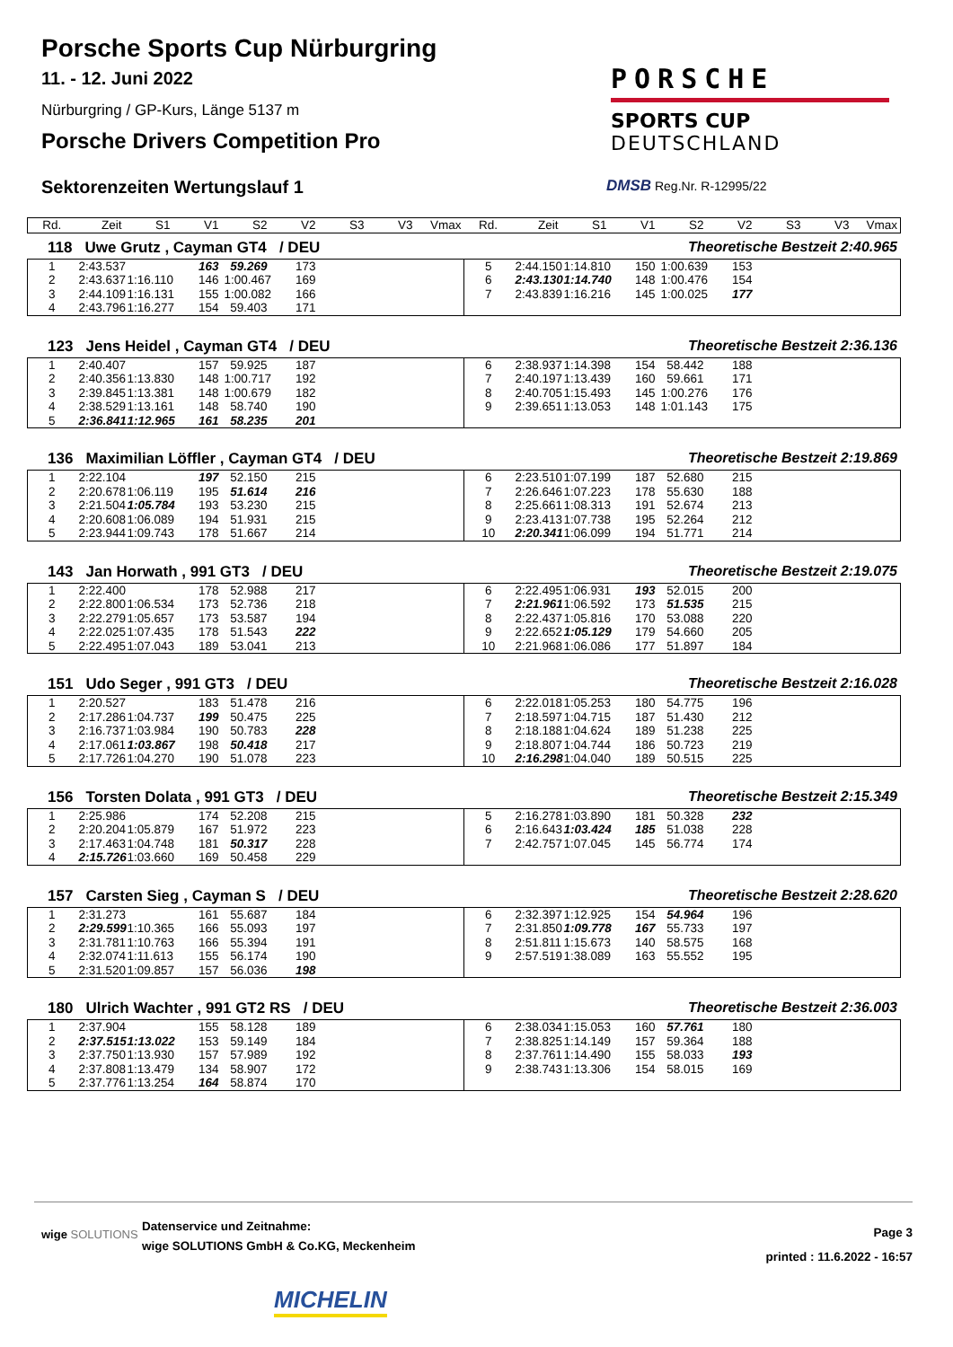Porsche Sports Cup Nürburgring
11. - 12. Juni 2022
Nürburgring / GP-Kurs, Länge 5137 m
Porsche Drivers Competition Pro
Sektorenzeiten Wertungslauf 1
PORSCHE
SPORTS CUP
DEUTSCHLAND
DMSB Reg.Nr. R-12995/22
| Rd. | Zeit | S1 | V1 | S2 | V2 | S3 | V3 | Vmax | Rd. | Zeit | S1 | V1 | S2 | V2 | S3 | V3 | Vmax |
| --- | --- | --- | --- | --- | --- | --- | --- | --- | --- | --- | --- | --- | --- | --- | --- | --- | --- |
118 Uwe Grutz , Cayman GT4 / DEU Theoretische Bestzeit 2:40.965
| 1 | 2:43.537 | | 163 | 59.269 | 173 | | | | 5 | 2:44.150 | 1:14.810 | 150 | 1:00.639 | 153 | | | |
| 2 | 2:43.637 | 1:16.110 | 146 | 1:00.467 | 169 | | | | 6 | 2:43.130 | 1:14.740 | 148 | 1:00.476 | 154 | | | |
| 3 | 2:44.109 | 1:16.131 | 155 | 1:00.082 | 166 | | | | 7 | 2:43.839 | 1:16.216 | 145 | 1:00.025 | 177 | | | |
| 4 | 2:43.796 | 1:16.277 | 154 | 59.403 | 171 | | | | | | | | | | | | |
123 Jens Heidel , Cayman GT4 / DEU Theoretische Bestzeit 2:36.136
| 1 | 2:40.407 | | 157 | 59.925 | 187 | | | | 6 | 2:38.937 | 1:14.398 | 154 | 58.442 | 188 | | | |
| 2 | 2:40.356 | 1:13.830 | 148 | 1:00.717 | 192 | | | | 7 | 2:40.197 | 1:13.439 | 160 | 59.661 | 171 | | | |
| 3 | 2:39.845 | 1:13.381 | 148 | 1:00.679 | 182 | | | | 8 | 2:40.705 | 1:15.493 | 145 | 1:00.276 | 176 | | | |
| 4 | 2:38.529 | 1:13.161 | 148 | 58.740 | 190 | | | | 9 | 2:39.651 | 1:13.053 | 148 | 1:01.143 | 175 | | | |
| 5 | 2:36.841 | 1:12.965 | 161 | 58.235 | 201 | | | | | | | | | | | | |
136 Maximilian Löffler , Cayman GT4 / DEU Theoretische Bestzeit 2:19.869
| 1 | 2:22.104 | | 197 | 52.150 | 215 | | | | 6 | 2:23.510 | 1:07.199 | 187 | 52.680 | 215 | | | |
| 2 | 2:20.678 | 1:06.119 | 195 | 51.614 | 216 | | | | 7 | 2:26.646 | 1:07.223 | 178 | 55.630 | 188 | | | |
| 3 | 2:21.504 | 1:05.784 | 193 | 53.230 | 215 | | | | 8 | 2:25.661 | 1:08.313 | 191 | 52.674 | 213 | | | |
| 4 | 2:20.608 | 1:06.089 | 194 | 51.931 | 215 | | | | 9 | 2:23.413 | 1:07.738 | 195 | 52.264 | 212 | | | |
| 5 | 2:23.944 | 1:09.743 | 178 | 51.667 | 214 | | | | 10 | 2:20.341 | 1:06.099 | 194 | 51.771 | 214 | | | |
143 Jan Horwath , 991 GT3 / DEU Theoretische Bestzeit 2:19.075
| 1 | 2:22.400 | | 178 | 52.988 | 217 | | | | 6 | 2:22.495 | 1:06.931 | 193 | 52.015 | 200 | | | |
| 2 | 2:22.800 | 1:06.534 | 173 | 52.736 | 218 | | | | 7 | 2:21.961 | 1:06.592 | 173 | 51.535 | 215 | | | |
| 3 | 2:22.279 | 1:05.657 | 173 | 53.587 | 194 | | | | 8 | 2:22.437 | 1:05.816 | 170 | 53.088 | 220 | | | |
| 4 | 2:22.025 | 1:07.435 | 178 | 51.543 | 222 | | | | 9 | 2:22.652 | 1:05.129 | 179 | 54.660 | 205 | | | |
| 5 | 2:22.495 | 1:07.043 | 189 | 53.041 | 213 | | | | 10 | 2:21.968 | 1:06.086 | 177 | 51.897 | 184 | | | |
151 Udo Seger , 991 GT3 / DEU Theoretische Bestzeit 2:16.028
| 1 | 2:20.527 | | 183 | 51.478 | 216 | | | | 6 | 2:22.018 | 1:05.253 | 180 | 54.775 | 196 | | | |
| 2 | 2:17.286 | 1:04.737 | 199 | 50.475 | 225 | | | | 7 | 2:18.597 | 1:04.715 | 187 | 51.430 | 212 | | | |
| 3 | 2:16.737 | 1:03.984 | 190 | 50.783 | 228 | | | | 8 | 2:18.188 | 1:04.624 | 189 | 51.238 | 225 | | | |
| 4 | 2:17.061 | 1:03.867 | 198 | 50.418 | 217 | | | | 9 | 2:18.807 | 1:04.744 | 186 | 50.723 | 219 | | | |
| 5 | 2:17.726 | 1:04.270 | 190 | 51.078 | 223 | | | | 10 | 2:16.298 | 1:04.040 | 189 | 50.515 | 225 | | | |
156 Torsten Dolata , 991 GT3 / DEU Theoretische Bestzeit 2:15.349
| 1 | 2:25.986 | | 174 | 52.208 | 215 | | | | 5 | 2:16.278 | 1:03.890 | 181 | 50.328 | 232 | | | |
| 2 | 2:20.204 | 1:05.879 | 167 | 51.972 | 223 | | | | 6 | 2:16.643 | 1:03.424 | 185 | 51.038 | 228 | | | |
| 3 | 2:17.463 | 1:04.748 | 181 | 50.317 | 228 | | | | 7 | 2:42.757 | 1:07.045 | 145 | 56.774 | 174 | | | |
| 4 | 2:15.726 | 1:03.660 | 169 | 50.458 | 229 | | | | | | | | | | | | |
157 Carsten Sieg , Cayman S / DEU Theoretische Bestzeit 2:28.620
| 1 | 2:31.273 | | 161 | 55.687 | 184 | | | | 6 | 2:32.397 | 1:12.925 | 154 | 54.964 | 196 | | | |
| 2 | 2:29.599 | 1:10.365 | 166 | 55.093 | 197 | | | | 7 | 2:31.850 | 1:09.778 | 167 | 55.733 | 197 | | | |
| 3 | 2:31.781 | 1:10.763 | 166 | 55.394 | 191 | | | | 8 | 2:51.811 | 1:15.673 | 140 | 58.575 | 168 | | | |
| 4 | 2:32.074 | 1:11.613 | 155 | 56.174 | 190 | | | | 9 | 2:57.519 | 1:38.089 | 163 | 55.552 | 195 | | | |
| 5 | 2:31.520 | 1:09.857 | 157 | 56.036 | 198 | | | | | | | | | | | | |
180 Ulrich Wachter , 991 GT2 RS / DEU Theoretische Bestzeit 2:36.003
| 1 | 2:37.904 | | 155 | 58.128 | 189 | | | | 6 | 2:38.034 | 1:15.053 | 160 | 57.761 | 180 | | | |
| 2 | 2:37.515 | 1:13.022 | 153 | 59.149 | 184 | | | | 7 | 2:38.825 | 1:14.149 | 157 | 59.364 | 188 | | | |
| 3 | 2:37.750 | 1:13.930 | 157 | 57.989 | 192 | | | | 8 | 2:37.761 | 1:14.490 | 155 | 58.033 | 193 | | | |
| 4 | 2:37.808 | 1:13.479 | 134 | 58.907 | 172 | | | | 9 | 2:38.743 | 1:13.306 | 154 | 58.015 | 169 | | | |
| 5 | 2:37.776 | 1:13.254 | 164 | 58.874 | 170 | | | | | | | | | | | | |
wige SOLUTIONS
Datenservice und Zeitnahme:
wige SOLUTIONS GmbH & Co.KG, Meckenheim
Page 3
printed : 11.6.2022 - 16:57
MICHELIN